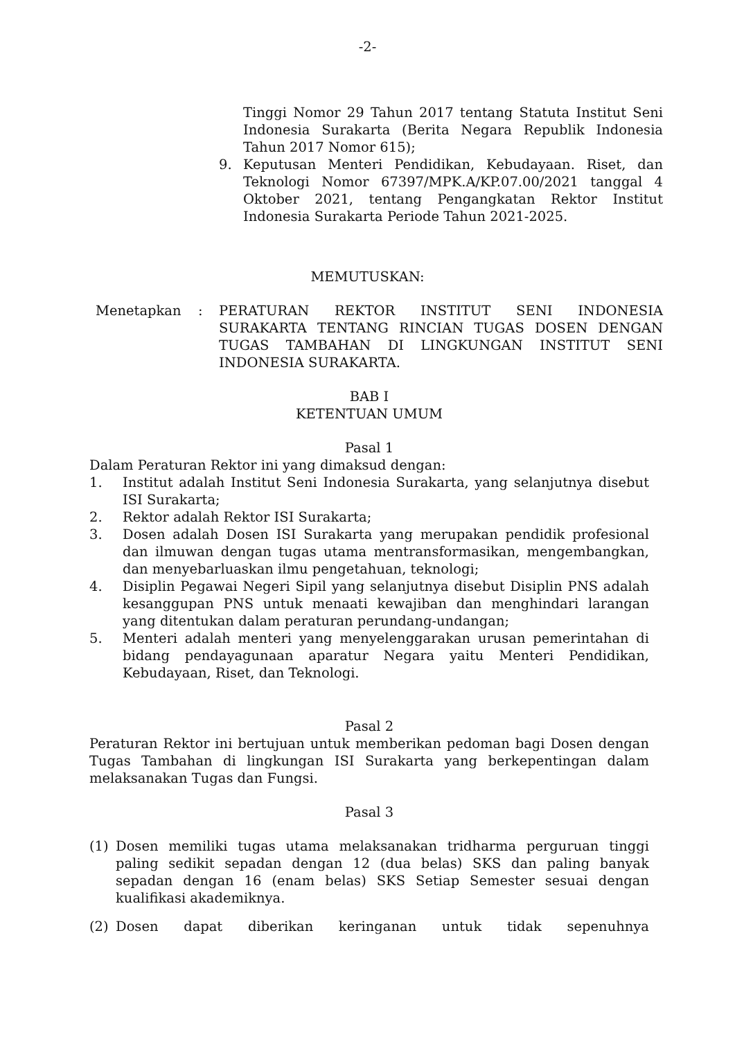-2-
Tinggi Nomor 29 Tahun 2017 tentang Statuta Institut Seni Indonesia Surakarta (Berita Negara Republik Indonesia Tahun 2017 Nomor 615);
9. Keputusan Menteri Pendidikan, Kebudayaan. Riset, dan Teknologi Nomor 67397/MPK.A/KP.07.00/2021 tanggal 4 Oktober 2021, tentang Pengangkatan Rektor Institut Indonesia Surakarta Periode Tahun 2021-2025.
MEMUTUSKAN:
Menetapkan: PERATURAN REKTOR INSTITUT SENI INDONESIA SURAKARTA TENTANG RINCIAN TUGAS DOSEN DENGAN TUGAS TAMBAHAN DI LINGKUNGAN INSTITUT SENI INDONESIA SURAKARTA.
BAB I
KETENTUAN UMUM
Pasal 1
Dalam Peraturan Rektor ini yang dimaksud dengan:
1. Institut adalah Institut Seni Indonesia Surakarta, yang selanjutnya disebut ISI Surakarta;
2. Rektor adalah Rektor ISI Surakarta;
3. Dosen adalah Dosen ISI Surakarta yang merupakan pendidik profesional dan ilmuwan dengan tugas utama mentransformasikan, mengembangkan, dan menyebarluaskan ilmu pengetahuan, teknologi;
4. Disiplin Pegawai Negeri Sipil yang selanjutnya disebut Disiplin PNS adalah kesanggupan PNS untuk menaati kewajiban dan menghindari larangan yang ditentukan dalam peraturan perundang-undangan;
5. Menteri adalah menteri yang menyelenggarakan urusan pemerintahan di bidang pendayagunaan aparatur Negara yaitu Menteri Pendidikan, Kebudayaan, Riset, dan Teknologi.
Pasal 2
Peraturan Rektor ini bertujuan untuk memberikan pedoman bagi Dosen dengan Tugas Tambahan di lingkungan ISI Surakarta yang berkepentingan dalam melaksanakan Tugas dan Fungsi.
Pasal 3
(1) Dosen memiliki tugas utama melaksanakan tridharma perguruan tinggi paling sedikit sepadan dengan 12 (dua belas) SKS dan paling banyak sepadan dengan 16 (enam belas) SKS Setiap Semester sesuai dengan kualifikasi akademiknya.
(2) Dosen dapat diberikan keringanan untuk tidak sepenuhnya